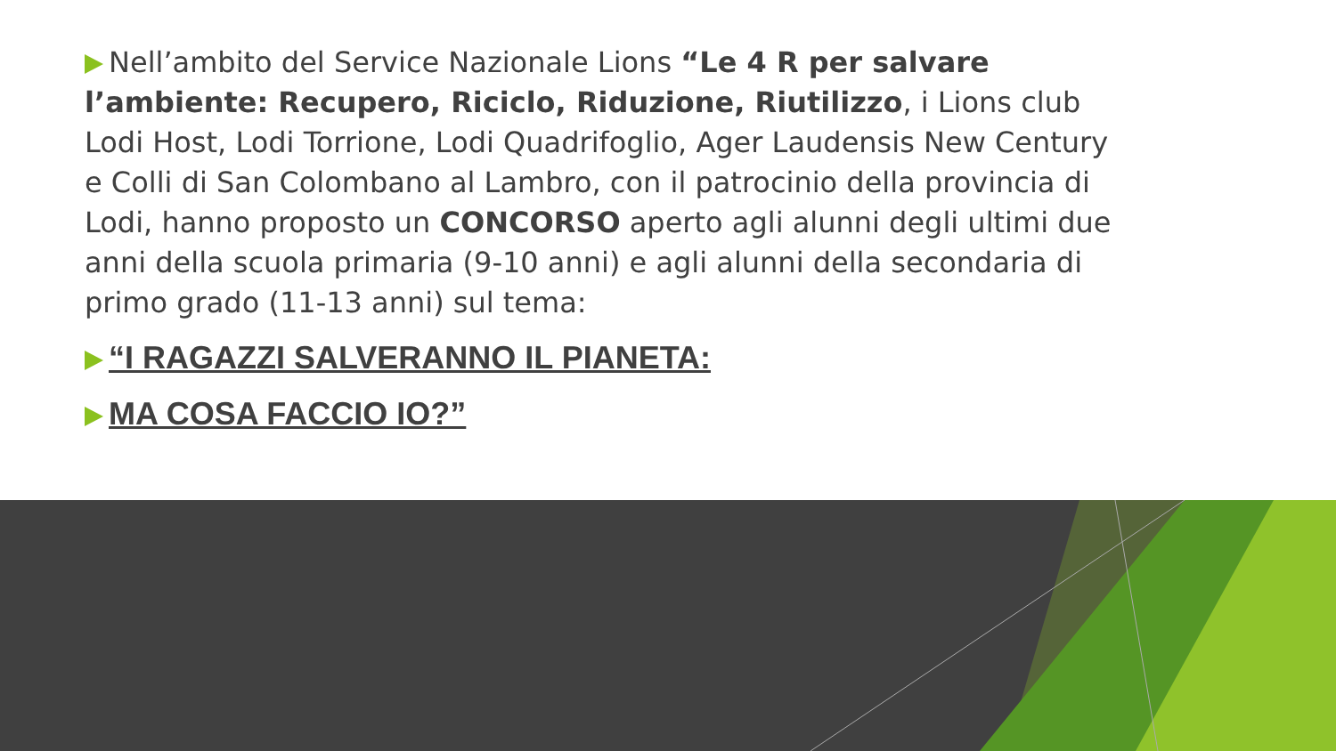Nell’ambito del Service Nazionale Lions “Le 4 R per salvare l’ambiente: Recupero, Riciclo, Riduzione, Riutilizzo, i Lions club Lodi Host, Lodi Torrione, Lodi Quadrifoglio, Ager Laudensis New Century e Colli di San Colombano al Lambro, con il patrocinio della provincia di Lodi, hanno proposto un CONCORSO aperto agli alunni degli ultimi due anni della scuola primaria (9-10 anni) e agli alunni della secondaria di primo grado (11-13 anni) sul tema:
“I RAGAZZI SALVERANNO IL PIANETA:
MA COSA FACCIO IO?”